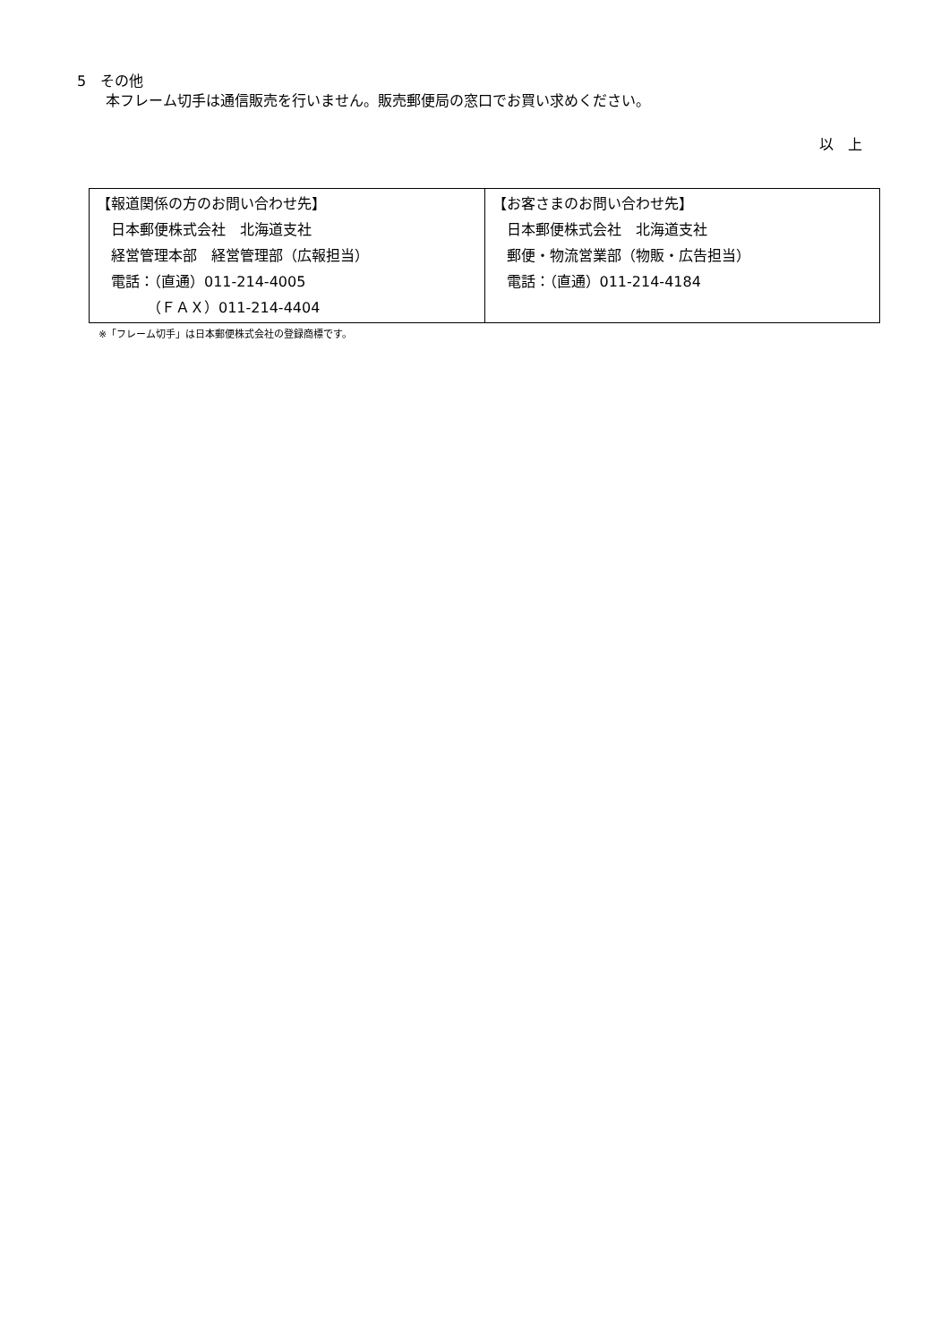5　その他
　　本フレーム切手は通信販売を行いません。販売郵便局の窓口でお買い求めください。
以　上
| 【報道関係の方のお問い合わせ先】 日本郵便株式会社 北海道支社 経営管理本部 経営管理部（広報担当） 電話：（直通）011-214-4005 （ＦＡＸ）011-214-4404 | 【お客さまのお問い合わせ先】 日本郵便株式会社 北海道支社 郵便・物流営業部（物販・広告担当） 電話：（直通）011-214-4184 |
※「フレーム切手」は日本郵便株式会社の登録商標です。